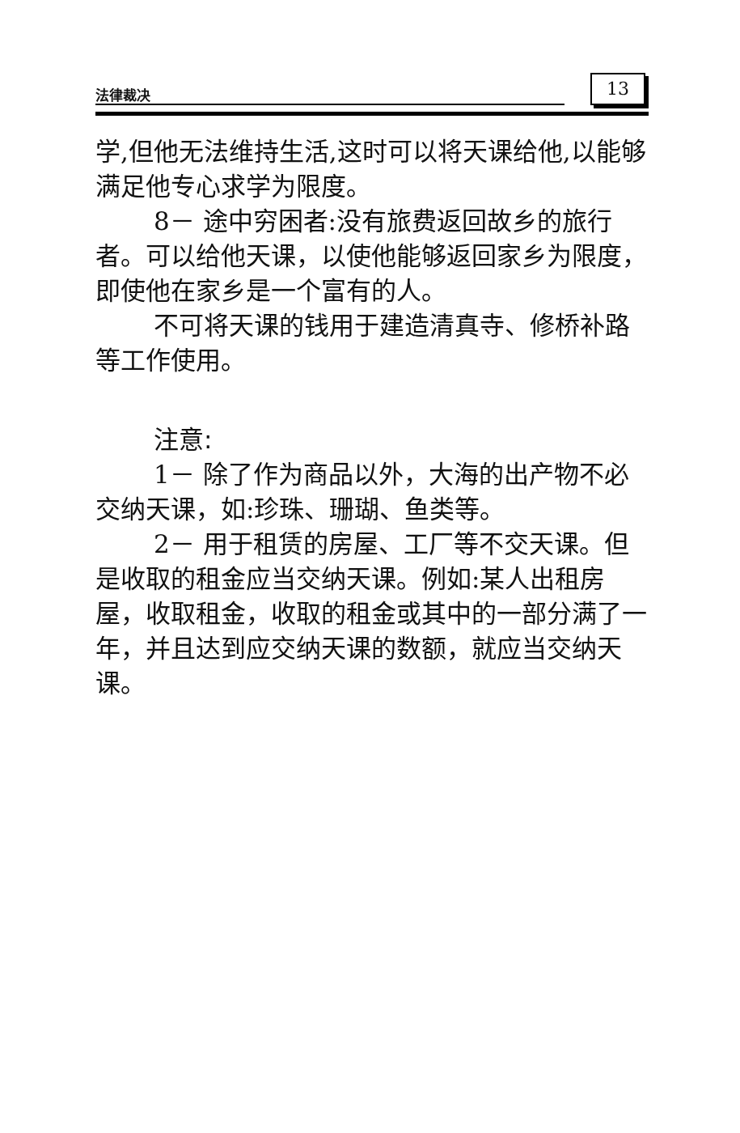法律裁决 13
学,但他无法维持生活,这时可以将天课给他,以能够满足他专心求学为限度。
8－ 途中穷困者:没有旅费返回故乡的旅行者。可以给他天课，以使他能够返回家乡为限度，即使他在家乡是一个富有的人。
不可将天课的钱用于建造清真寺、修桥补路等工作使用。
注意:
1－ 除了作为商品以外，大海的出产物不必交纳天课，如:珍珠、珊瑚、鱼类等。
2－ 用于租赁的房屋、工厂等不交天课。但是收取的租金应当交纳天课。例如:某人出租房屋，收取租金，收取的租金或其中的一部分满了一年，并且达到应交纳天课的数额，就应当交纳天课。